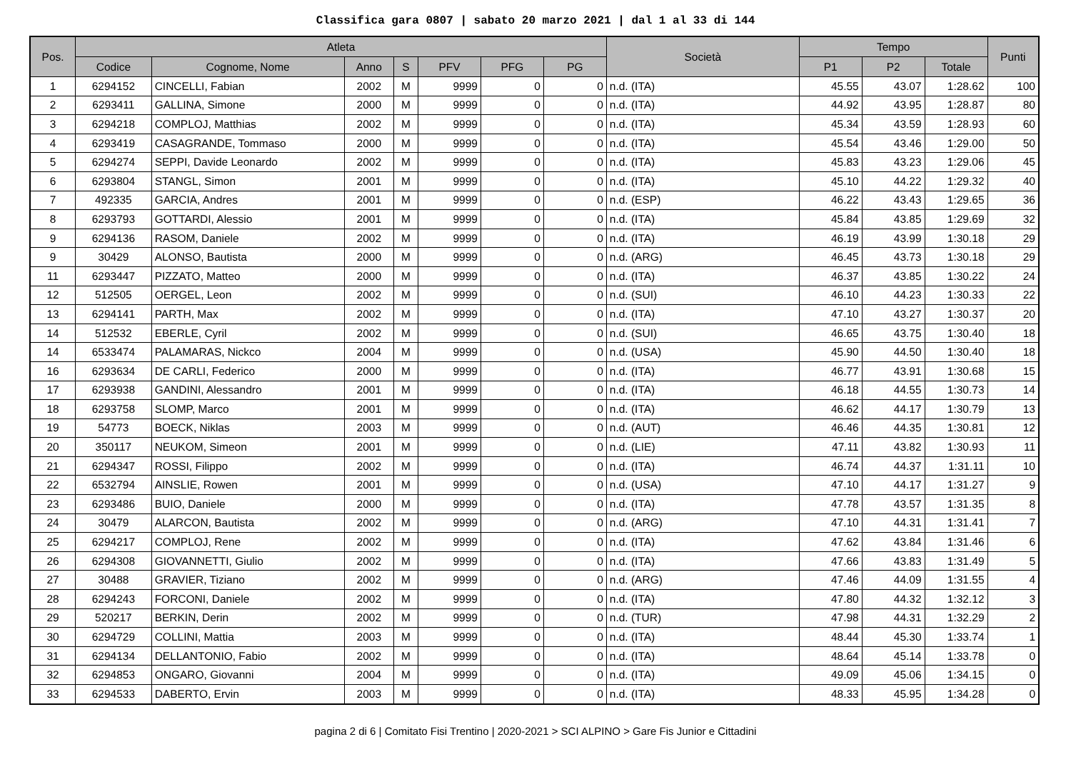Classifica gara 0807 | sabato 20 marzo 2021 | dal 1 al 33 di 144
| Pos. | Atleta | | | | | | | Società | Tempo | | | Punti |
| --- | --- | --- | --- | --- | --- | --- | --- | --- | --- | --- | --- | --- |
| | Codice | Cognome, Nome | Anno | S | PFV | PFG | PG | | P1 | P2 | Totale | |
| 1 | 6294152 | CINCELLI, Fabian | 2002 | M | 9999 | 0 | 0 | n.d. (ITA) | 45.55 | 43.07 | 1:28.62 | 100 |
| 2 | 6293411 | GALLINA, Simone | 2000 | M | 9999 | 0 | 0 | n.d. (ITA) | 44.92 | 43.95 | 1:28.87 | 80 |
| 3 | 6294218 | COMPLOJ, Matthias | 2002 | M | 9999 | 0 | 0 | n.d. (ITA) | 45.34 | 43.59 | 1:28.93 | 60 |
| 4 | 6293419 | CASAGRANDE, Tommaso | 2000 | M | 9999 | 0 | 0 | n.d. (ITA) | 45.54 | 43.46 | 1:29.00 | 50 |
| 5 | 6294274 | SEPPI, Davide Leonardo | 2002 | M | 9999 | 0 | 0 | n.d. (ITA) | 45.83 | 43.23 | 1:29.06 | 45 |
| 6 | 6293804 | STANGL, Simon | 2001 | M | 9999 | 0 | 0 | n.d. (ITA) | 45.10 | 44.22 | 1:29.32 | 40 |
| 7 | 492335 | GARCIA, Andres | 2001 | M | 9999 | 0 | 0 | n.d. (ESP) | 46.22 | 43.43 | 1:29.65 | 36 |
| 8 | 6293793 | GOTTARDI, Alessio | 2001 | M | 9999 | 0 | 0 | n.d. (ITA) | 45.84 | 43.85 | 1:29.69 | 32 |
| 9 | 6294136 | RASOM, Daniele | 2002 | M | 9999 | 0 | 0 | n.d. (ITA) | 46.19 | 43.99 | 1:30.18 | 29 |
| 9 | 30429 | ALONSO, Bautista | 2000 | M | 9999 | 0 | 0 | n.d. (ARG) | 46.45 | 43.73 | 1:30.18 | 29 |
| 11 | 6293447 | PIZZATO, Matteo | 2000 | M | 9999 | 0 | 0 | n.d. (ITA) | 46.37 | 43.85 | 1:30.22 | 24 |
| 12 | 512505 | OERGEL, Leon | 2002 | M | 9999 | 0 | 0 | n.d. (SUI) | 46.10 | 44.23 | 1:30.33 | 22 |
| 13 | 6294141 | PARTH, Max | 2002 | M | 9999 | 0 | 0 | n.d. (ITA) | 47.10 | 43.27 | 1:30.37 | 20 |
| 14 | 512532 | EBERLE, Cyril | 2002 | M | 9999 | 0 | 0 | n.d. (SUI) | 46.65 | 43.75 | 1:30.40 | 18 |
| 14 | 6533474 | PALAMARAS, Nickco | 2004 | M | 9999 | 0 | 0 | n.d. (USA) | 45.90 | 44.50 | 1:30.40 | 18 |
| 16 | 6293634 | DE CARLI, Federico | 2000 | M | 9999 | 0 | 0 | n.d. (ITA) | 46.77 | 43.91 | 1:30.68 | 15 |
| 17 | 6293938 | GANDINI, Alessandro | 2001 | M | 9999 | 0 | 0 | n.d. (ITA) | 46.18 | 44.55 | 1:30.73 | 14 |
| 18 | 6293758 | SLOMP, Marco | 2001 | M | 9999 | 0 | 0 | n.d. (ITA) | 46.62 | 44.17 | 1:30.79 | 13 |
| 19 | 54773 | BOECK, Niklas | 2003 | M | 9999 | 0 | 0 | n.d. (AUT) | 46.46 | 44.35 | 1:30.81 | 12 |
| 20 | 350117 | NEUKOM, Simeon | 2001 | M | 9999 | 0 | 0 | n.d. (LIE) | 47.11 | 43.82 | 1:30.93 | 11 |
| 21 | 6294347 | ROSSI, Filippo | 2002 | M | 9999 | 0 | 0 | n.d. (ITA) | 46.74 | 44.37 | 1:31.11 | 10 |
| 22 | 6532794 | AINSLIE, Rowen | 2001 | M | 9999 | 0 | 0 | n.d. (USA) | 47.10 | 44.17 | 1:31.27 | 9 |
| 23 | 6293486 | BUIO, Daniele | 2000 | M | 9999 | 0 | 0 | n.d. (ITA) | 47.78 | 43.57 | 1:31.35 | 8 |
| 24 | 30479 | ALARCON, Bautista | 2002 | M | 9999 | 0 | 0 | n.d. (ARG) | 47.10 | 44.31 | 1:31.41 | 7 |
| 25 | 6294217 | COMPLOJ, Rene | 2002 | M | 9999 | 0 | 0 | n.d. (ITA) | 47.62 | 43.84 | 1:31.46 | 6 |
| 26 | 6294308 | GIOVANNETTI, Giulio | 2002 | M | 9999 | 0 | 0 | n.d. (ITA) | 47.66 | 43.83 | 1:31.49 | 5 |
| 27 | 30488 | GRAVIER, Tiziano | 2002 | M | 9999 | 0 | 0 | n.d. (ARG) | 47.46 | 44.09 | 1:31.55 | 4 |
| 28 | 6294243 | FORCONI, Daniele | 2002 | M | 9999 | 0 | 0 | n.d. (ITA) | 47.80 | 44.32 | 1:32.12 | 3 |
| 29 | 520217 | BERKIN, Derin | 2002 | M | 9999 | 0 | 0 | n.d. (TUR) | 47.98 | 44.31 | 1:32.29 | 2 |
| 30 | 6294729 | COLLINI, Mattia | 2003 | M | 9999 | 0 | 0 | n.d. (ITA) | 48.44 | 45.30 | 1:33.74 | 1 |
| 31 | 6294134 | DELLANTONIO, Fabio | 2002 | M | 9999 | 0 | 0 | n.d. (ITA) | 48.64 | 45.14 | 1:33.78 | 0 |
| 32 | 6294853 | ONGARO, Giovanni | 2004 | M | 9999 | 0 | 0 | n.d. (ITA) | 49.09 | 45.06 | 1:34.15 | 0 |
| 33 | 6294533 | DABERTO, Ervin | 2003 | M | 9999 | 0 | 0 | n.d. (ITA) | 48.33 | 45.95 | 1:34.28 | 0 |
pagina 2 di 6 | Comitato Fisi Trentino | 2020-2021 > SCI ALPINO > Gare Fis Junior e Cittadini